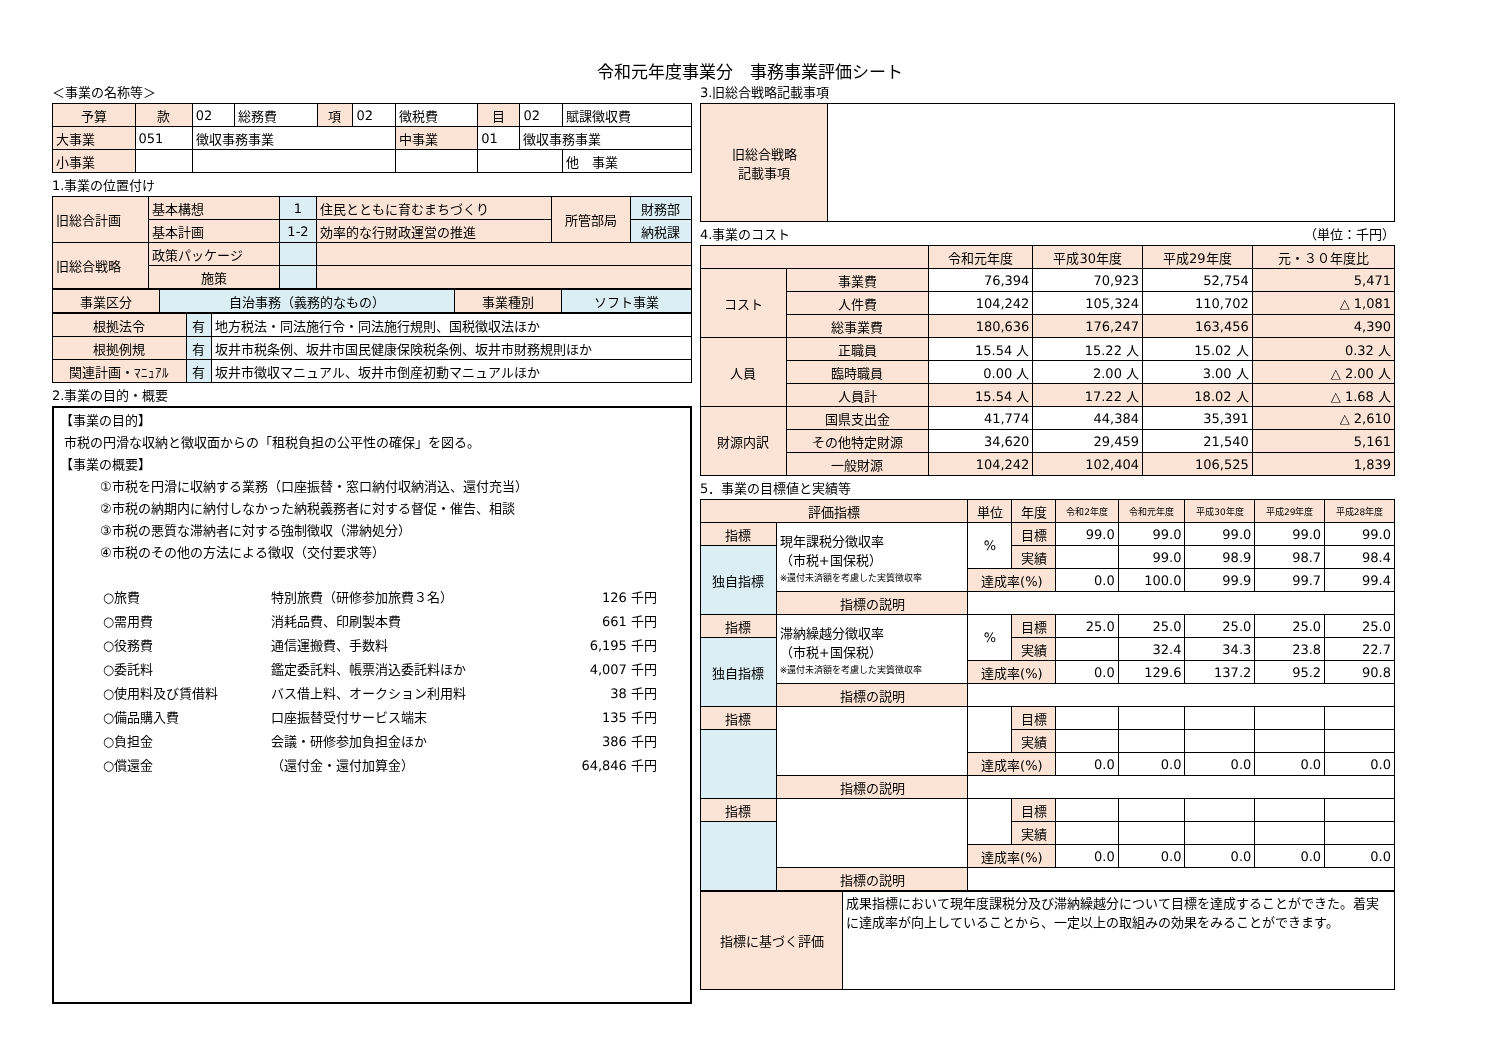令和元年度事業分　事務事業評価シート
＜事業の名称等＞
| 予算 | 款 | 02 | 総務費 | 項 | 02 | 徴税費 | 目 | 02 | 賦課徴収費 |
| 大事業 | 051 | 徴収事務事業 | | | | 中事業 | 01 | 徴収事務事業 | |
| 小事業 | | | | | | | | | 他 事業 |
1.事業の位置付け
| 旧総合計画 | 基本構想 | 1 | 住民とともに育むまちづくり | 所管部局 | 財務部 |
| | 基本計画 | 1-2 | 効率的な行財政運営の推進 | | 納税課 |
| 旧総合戦略 | 政策パッケージ | | | | |
| | 施策 | | | | |
| 事業区分 | 自治事務（義務的なもの） | 事業種別 | ソフト事業 |
| 根拠法令 | 有 | 地方税法・同法施行令・同法施行規則、国税徴収法ほか |
| 根拠例規 | 有 | 坂井市税条例、坂井市国民健康保険税条例、坂井市財務規則ほか |
| 関連計画・ﾏﾆｭｱﾙ | 有 | 坂井市徴収マニュアル、坂井市倒産初動マニュアルほか |
2.事業の目的・概要
【事業の目的】
市税の円滑な収納と徴収面からの「租税負担の公平性の確保」を図る。
【事業の概要】
①市税を円滑に収納する業務（口座振替・窓口納付収納消込、還付充当）
②市税の納期内に納付しなかった納税義務者に対する督促・催告、相談
③市税の悪質な滞納者に対する強制徴収（滞納処分）
④市税のその他の方法による徴収（交付要求等）
| ○旅費 | 特別旅費（研修参加旅費３名） | 126 千円 |
| ○需用費 | 消耗品費、印刷製本費 | 661 千円 |
| ○役務費 | 通信運搬費、手数料 | 6,195 千円 |
| ○委託料 | 鑑定委託料、帳票消込委託料ほか | 4,007 千円 |
| ○使用料及び賃借料 | バス借上料、オークション利用料 | 38 千円 |
| ○備品購入費 | 口座振替受付サービス端末 | 135 千円 |
| ○負担金 | 会議・研修参加負担金ほか | 386 千円 |
| ○償還金 | （還付金・還付加算金） | 64,846 千円 |
3.旧総合戦略記載事項
| 旧総合戦略 記載事項 | |
4.事業のコスト （単位：千円）
| | | 令和元年度 | 平成30年度 | 平成29年度 | 元・３０年度比 |
| コスト | 事業費 | 76,394 | 70,923 | 52,754 | 5,471 |
| | 人件費 | 104,242 | 105,324 | 110,702 | △ 1,081 |
| | 総事業費 | 180,636 | 176,247 | 163,456 | 4,390 |
| 人員 | 正職員 | 15.54 人 | 15.22 人 | 15.02 人 | 0.32 人 |
| | 臨時職員 | 0.00 人 | 2.00 人 | 3.00 人 | △ 2.00 人 |
| | 人員計 | 15.54 人 | 17.22 人 | 18.02 人 | △ 1.68 人 |
| 財源内訳 | 国県支出金 | 41,774 | 44,384 | 35,391 | △ 2,610 |
| | その他特定財源 | 34,620 | 29,459 | 21,540 | 5,161 |
| | 一般財源 | 104,242 | 102,404 | 106,525 | 1,839 |
5．事業の目標値と実績等
| 評価指標 | | 単位 | 年度 | 令和2年度 | 令和元年度 | 平成30年度 | 平成29年度 | 平成28年度 |
| 指標 | 現年課税分徴収率 （市税+国保税） ※還付未済額を考慮した実質徴収率 | % | 目標 | 99.0 | 99.0 | 99.0 | 99.0 | 99.0 |
| 独自指標 | | | 実績 | | 99.0 | 98.9 | 98.7 | 98.4 |
| | | 達成率(%) | | 0.0 | 100.0 | 99.9 | 99.7 | 99.4 |
| | 指標の説明 | | | | | | | |
| 指標 | 滞納繰越分徴収率 （市税+国保税） ※還付未済額を考慮した実質徴収率 | % | 目標 | 25.0 | 25.0 | 25.0 | 25.0 | 25.0 |
| 独自指標 | | | 実績 | | 32.4 | 34.3 | 23.8 | 22.7 |
| | | 達成率(%) | | 0.0 | 129.6 | 137.2 | 95.2 | 90.8 |
| | 指標の説明 | | | | | | | |
| 指標 | | | 目標 | | | | | |
| | | | 実績 | | | | | |
| | | 達成率(%) | | 0.0 | 0.0 | 0.0 | 0.0 | 0.0 |
| | 指標の説明 | | | | | | | |
| 指標 | | | 目標 | | | | | |
| | | | 実績 | | | | | |
| | | 達成率(%) | | 0.0 | 0.0 | 0.0 | 0.0 | 0.0 |
| | 指標の説明 | | | | | | | |
| 指標に基づく評価 | 成果指標において現年度課税分及び滞納繰越分について目標を達成することができた。着実に達成率が向上していることから、一定以上の取組みの効果をみることができます。 |